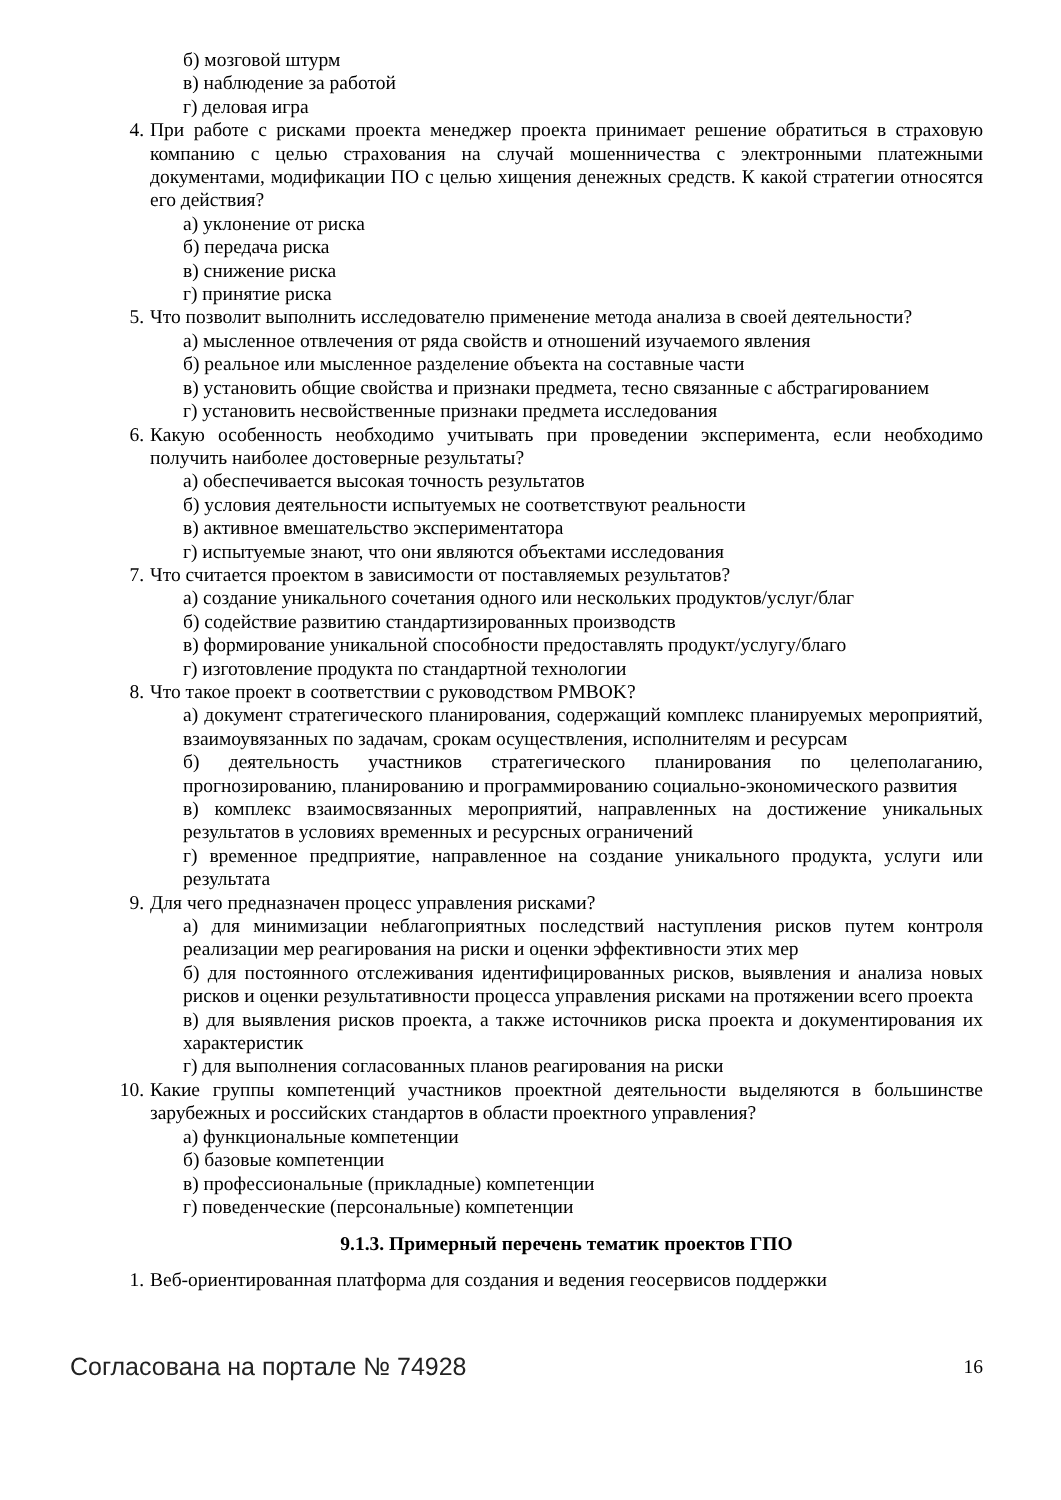б) мозговой штурм
в) наблюдение за работой
г) деловая игра
4. При работе с рисками проекта менеджер проекта принимает решение обратиться в страховую компанию с целью страхования на случай мошенничества с электронными платежными документами, модификации ПО с целью хищения денежных средств. К какой стратегии относятся его действия?
а) уклонение от риска
б) передача риска
в) снижение риска
г) принятие риска
5. Что позволит выполнить исследователю применение метода анализа в своей деятельности?
а) мысленное отвлечения от ряда свойств и отношений изучаемого явления
б) реальное или мысленное разделение объекта на составные части
в) установить общие свойства и признаки предмета, тесно связанные с абстрагированием
г) установить несвойственные признаки предмета исследования
6. Какую особенность необходимо учитывать при проведении эксперимента, если необходимо получить наиболее достоверные результаты?
а) обеспечивается высокая точность результатов
б) условия деятельности испытуемых не соответствуют реальности
в) активное вмешательство экспериментатора
г) испытуемые знают, что они являются объектами исследования
7. Что считается проектом в зависимости от поставляемых результатов?
а) создание уникального сочетания одного или нескольких продуктов/услуг/благ
б) содействие развитию стандартизированных производств
в) формирование уникальной способности предоставлять продукт/услугу/благо
г) изготовление продукта по стандартной технологии
8. Что такое проект в соответствии с руководством PMBOK?
а) документ стратегического планирования, содержащий комплекс планируемых мероприятий, взаимоувязанных по задачам, срокам осуществления, исполнителям и ресурсам
б) деятельность участников стратегического планирования по целеполаганию, прогнозированию, планированию и программированию социально-экономического развития
в) комплекс взаимосвязанных мероприятий, направленных на достижение уникальных результатов в условиях временных и ресурсных ограничений
г) временное предприятие, направленное на создание уникального продукта, услуги или результата
9. Для чего предназначен процесс управления рисками?
а) для минимизации неблагоприятных последствий наступления рисков путем контроля реализации мер реагирования на риски и оценки эффективности этих мер
б) для постоянного отслеживания идентифицированных рисков, выявления и анализа новых рисков и оценки результативности процесса управления рисками на протяжении всего проекта
в) для выявления рисков проекта, а также источников риска проекта и документирования их характеристик
г) для выполнения согласованных планов реагирования на риски
10. Какие группы компетенций участников проектной деятельности выделяются в большинстве зарубежных и российских стандартов в области проектного управления?
а) функциональные компетенции
б) базовые компетенции
в) профессиональные (прикладные) компетенции
г) поведенческие (персональные) компетенции
9.1.3. Примерный перечень тематик проектов ГПО
1. Веб-ориентированная платформа для создания и ведения геосервисов поддержки
Согласована на портале № 74928 16